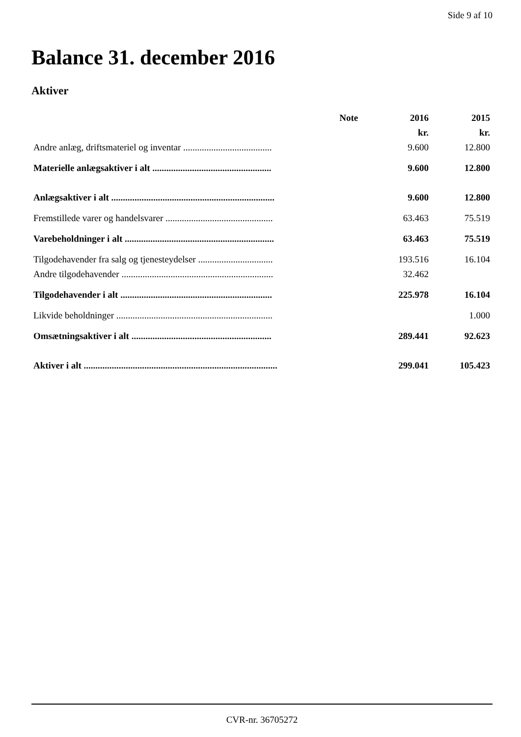Side 9 af 10
Balance 31. december 2016
Aktiver
| | Note | 2016 | 2015 |
| --- | --- | --- | --- |
| | | kr. | kr. |
| Andre anlæg, driftsmateriel og inventar ...................................... | | 9.600 | 12.800 |
| Materielle anlægsaktiver i alt ................................................... | | 9.600 | 12.800 |
| Anlægsaktiver i alt ...................................................................... | | 9.600 | 12.800 |
| Fremstillede varer og handelsvarer .............................................. | | 63.463 | 75.519 |
| Varebeholdninger i alt ................................................................ | | 63.463 | 75.519 |
| Tilgodehavender fra salg og tjenesteydelser ................................ | | 193.516 | 16.104 |
| Andre tilgodehavender ................................................................. | | 32.462 | |
| Tilgodehavender i alt ................................................................. | | 225.978 | 16.104 |
| Likvide beholdninger ................................................................... | | | 1.000 |
| Omsætningsaktiver i alt ............................................................ | | 289.441 | 92.623 |
| Aktiver i alt ................................................................................... | | 299.041 | 105.423 |
CVR-nr. 36705272